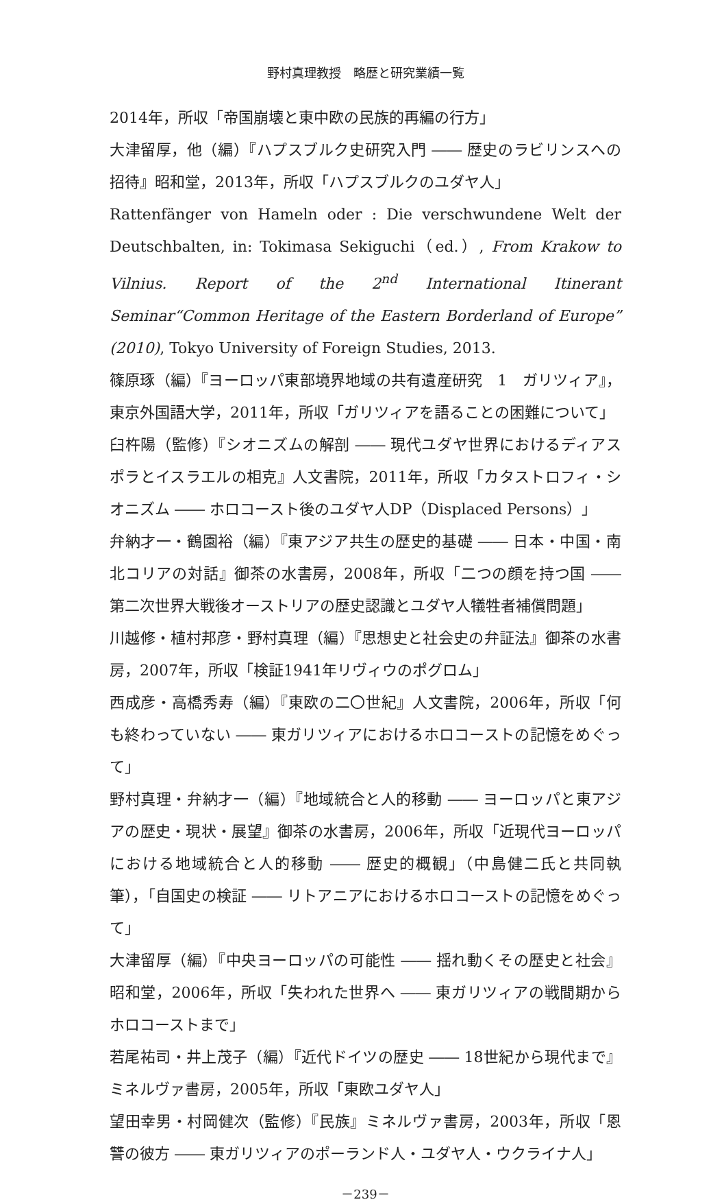野村真理教授　略歴と研究業績一覧
2014年，所収「帝国崩壊と東中欧の民族的再編の行方」
大津留厚，他（編）『ハプスブルク史研究入門 ―― 歴史のラビリンスへの招待』昭和堂，2013年，所収「ハプスブルクのユダヤ人」
Rattenfänger von Hameln oder : Die verschwundene Welt der Deutschbalten, in: Tokimasa Sekiguchi（ed.）, From Krakow to Vilnius. Report of the 2<sup>nd</sup> International Itinerant Seminar“Common Heritage of the Eastern Borderland of Europe” (2010), Tokyo University of Foreign Studies, 2013.
篠原琢（編）『ヨーロッパ東部境界地域の共有遺産研究　1　ガリツィア』，東京外国語大学，2011年，所収「ガリツィアを語ることの困難について」
臼杵陽（監修）『シオニズムの解剖 ―― 現代ユダヤ世界におけるディアスポラとイスラエルの相克』人文書院，2011年，所収「カタストロフィ・シオニズム ―― ホロコースト後のユダヤ人DP（Displaced Persons）」
弁納才一・鶴園裕（編）『東アジア共生の歴史的基礎 ―― 日本・中国・南北コリアの対話』御茶の水書房，2008年，所収「二つの顔を持つ国 ―― 第二次世界大戦後オーストリアの歴史認識とユダヤ人犠牲者補償問題」
川越修・植村邦彦・野村真理（編）『思想史と社会史の弁証法』御茶の水書房，2007年，所収「検証1941年リヴィウのポグロム」
西成彦・高橋秀寿（編）『東欧の二〇世紀』人文書院，2006年，所収「何も終わっていない ―― 東ガリツィアにおけるホロコーストの記憶をめぐって」
野村真理・弁納才一（編）『地域統合と人的移動 ―― ヨーロッパと東アジアの歴史・現状・展望』御茶の水書房，2006年，所収「近現代ヨーロッパにおける地域統合と人的移動 ―― 歴史的概観」（中島健二氏と共同執筆），「自国史の検証 ―― リトアニアにおけるホロコーストの記憶をめぐって」
大津留厚（編）『中央ヨーロッパの可能性 ―― 揺れ動くその歴史と社会』昭和堂，2006年，所収「失われた世界へ ―― 東ガリツィアの戦間期からホロコーストまで」
若尾祐司・井上茂子（編）『近代ドイツの歴史 ―― 18世紀から現代まで』ミネルヴァ書房，2005年，所収「東欧ユダヤ人」
望田幸男・村岡健次（監修）『民族』ミネルヴァ書房，2003年，所収「恩讐の彼方 ―― 東ガリツィアのポーランド人・ユダヤ人・ウクライナ人」
－239－